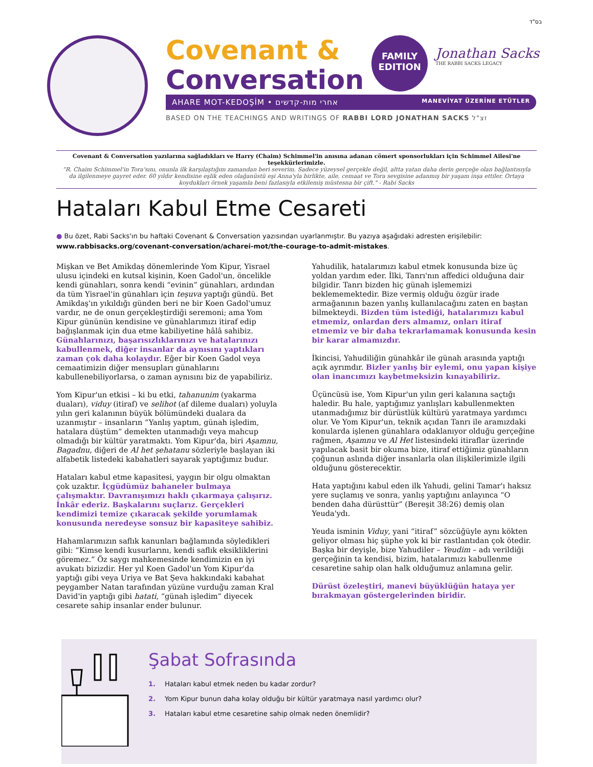בס"ד
Covenant &
Conversation
FAMILY
EDITION
Jonathan Sacks THE RABBI SACKS LEGACY
AHARE MOT-KEDOŞİM • אחרי מות-קדשים MANEVİYAT ÜZERİNE ETÜTLER
BASED ON THE TEACHINGS AND WRITINGS OF RABBI LORD JONATHAN SACKS זצ"ל
Covenant & Conversation yazılarına sağladıkları ve Harry (Chaim) Schimmel'in anısına adanan cömert sponsorlukları için Schimmel Ailesi'ne teşekkürlerimizle.
“R. Chaim Schimmel'in Tora'sını, onunla ilk karşılaştığım zamandan beri severim. Sadece yüzeysel gerçekle değil, altta yatan daha derin gerçeğe olan bağlantısıyla da ilgilenmeye gayret eder. 60 yıldır kendisine eşlik eden olağanüstü eşi Anna'yla birlikte, aile, cemaat ve Tora sevgisine adanmış bir yaşam inşa ettiler. Ortaya koydukları örnek yaşamla beni fazlasıyla etkilemiş müstesna bir çift." - Rabi Sacks
Hataları Kabul Etme Cesareti
● Bu özet, Rabi Sacks'ın bu haftaki Covenant & Conversation yazısından uyarlanmıştır. Bu yazıya aşağıdaki adresten erişilebilir:
www.rabbisacks.org/covenant-conversation/acharei-mot/the-courage-to-admit-mistakes.
Mişkan ve Bet Amikdaş dönemlerinde Yom Kipur, Yisrael ulusu içindeki en kutsal kişinin, Koen Gadol'un, öncelikle kendi günahları, sonra kendi “evinin” günahları, ardından da tüm Yisrael'in günahları için teşuva yaptığı gündü. Bet Amikdaş'ın yıkıldığı günden beri ne bir Koen Gadol'umuz vardır, ne de onun gerçekleştirdiği seremoni; ama Yom Kipur gününün kendisine ve günahlarımızı itiraf edip bağışlanmak için dua etme kabiliyetine hâlâ sahibiz. Günahlarınızı, başarısızlıklarınızı ve hatalarınızı kabullenmek, diğer insanlar da aynısını yaptıkları zaman çok daha kolaydır. Eğer bir Koen Gadol veya cemaatimizin diğer mensupları günahlarını kabullenebiliyorlarsa, o zaman aynısını biz de yapabiliriz.
Yom Kipur'un etkisi – ki bu etki, tahanunim (yakarma duaları), viduy (itiraf) ve selihot (af dileme duaları) yoluyla yılın geri kalanının büyük bölümündeki dualara da uzanmıştır – insanların “Yanlış yaptım, günah işledim, hatalara düştüm” demekten utanmadığı veya mahcup olmadığı bir kültür yaratmaktı. Yom Kipur'da, biri Aşamnu, Bagadnu, diğeri de Al het şehatanu sözleriyle başlayan iki alfabetik listedeki kabahatleri sayarak yaptığımız budur.
Hataları kabul etme kapasitesi, yaygın bir olgu olmaktan çok uzaktır. İçgüdümüz bahaneler bulmaya çalışmaktır. Davranışımızı haklı çıkarmaya çalışırız. İnkâr ederiz. Başkalarını suçlarız. Gerçekleri kendimizi temize çıkaracak şekilde yorumlamak konusunda neredeyse sonsuz bir kapasiteye sahibiz.
Hahamlarımızın saflık kanunları bağlamında söyledikleri gibi: “Kimse kendi kusurlarını, kendi saflık eksikliklerini göremez.” Öz saygı mahkemesinde kendimizin en iyi avukatı bizizdir. Her yıl Koen Gadol'un Yom Kipur'da yaptığı gibi veya Uriya ve Bat Şeva hakkındaki kabahat peygamber Natan tarafından yüzüne vurduğu zaman Kral David'in yaptığı gibi hatati, “günah işledim” diyecek cesarete sahip insanlar ender bulunur.
Yahudilik, hatalarımızı kabul etmek konusunda bize üç yoldan yardım eder. İlki, Tanrı'nın affedici olduğuna dair bilgidir. Tanrı bizden hiç günah işlememizi beklememektedir. Bize vermiş olduğu özgür irade armağanının bazen yanlış kullanılacağını zaten en baştan bilmekteydi. Bizden tüm istediği, hatalarımızı kabul etmemiz, onlardan ders almamız, onları itiraf etmemiz ve bir daha tekrarlamamak konusunda kesin bir karar almamızdır.
İkincisi, Yahudiliğin günahkâr ile günah arasında yaptığı açık ayrımdır. Bizler yanlış bir eylemi, onu yapan kişiye olan inancımızı kaybetmeksizin kınayabiliriz.
Üçüncüsü ise, Yom Kipur'un yılın geri kalanına saçtığı haledir. Bu hale, yaptığımız yanlışları kabullenmekten utanmadığımız bir dürüstlük kültürü yaratmaya yardımcı olur. Ve Yom Kipur'un, teknik açıdan Tanrı ile aramızdaki konularda işlenen günahlara odaklanıyor olduğu gerçeğine rağmen, Aşamnu ve Al Het listesindeki itiraflar üzerinde yapılacak basit bir okuma bize, itiraf ettiğimiz günahların çoğunun aslında diğer insanlarla olan ilişkilerimizle ilgili olduğunu gösterecektir.
Hata yaptığını kabul eden ilk Yahudi, gelini Tamar'ı haksız yere suçlamış ve sonra, yanlış yaptığını anlayınca “O benden daha dürüsttür” (Bereşit 38:26) demiş olan Yeuda'ydı.
Yeuda isminin Viduy, yani “itiraf” sözcüğüyle aynı kökten geliyor olması hiç şüphe yok ki bir rastlantıdan çok ötedir. Başka bir deyişle, bize Yahudiler – Yeudim – adı verildiği gerçeğinin ta kendisi, bizim, hatalarımızı kabullenme cesaretine sahip olan halk olduğumuz anlamına gelir.
Dürüst özeleştiri, manevi büyüklüğün hataya yer bırakmayan göstergelerinden biridir.
Şabat Sofrasında
1. Hataları kabul etmek neden bu kadar zordur?
2. Yom Kipur bunun daha kolay olduğu bir kültür yaratmaya nasıl yardımcı olur?
3. Hataları kabul etme cesaretine sahip olmak neden önemlidir?